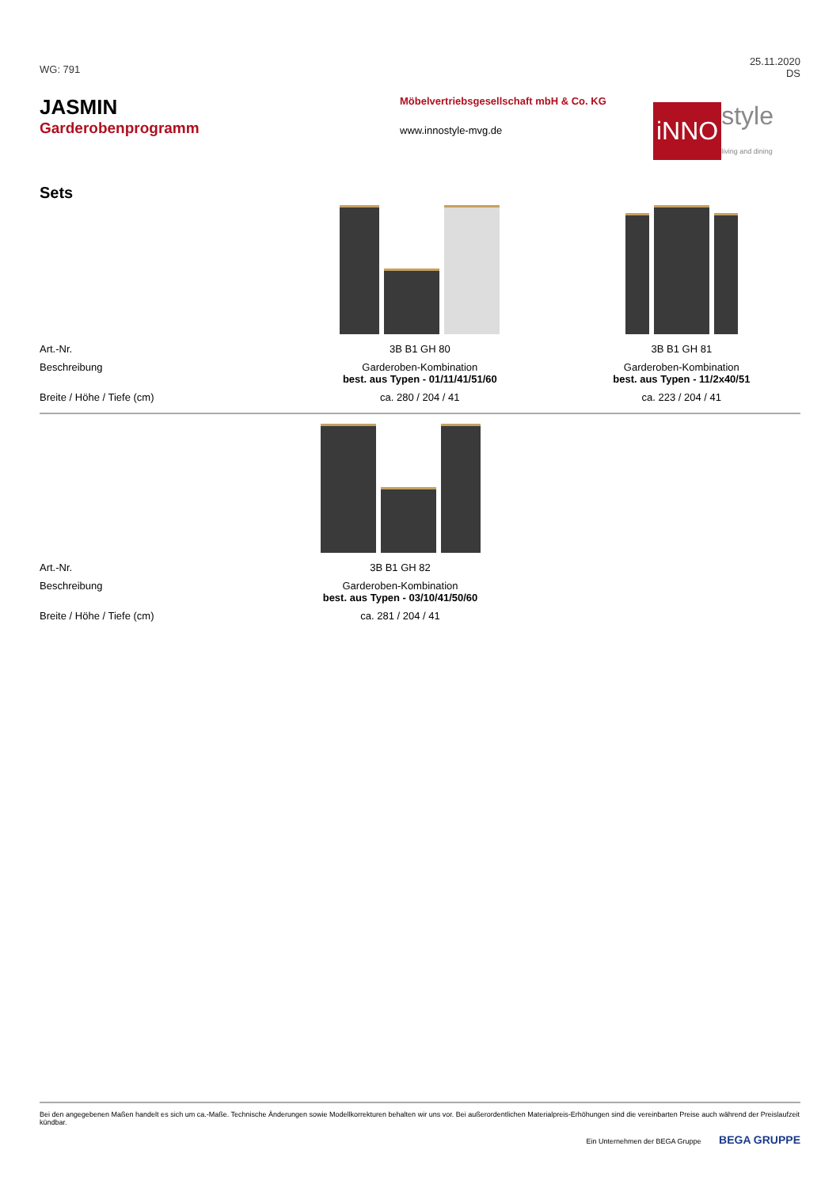WG: 791
25.11.2020
DS
JASMIN
Garderobenprogramm
Möbelvertriebsgesellschaft mbH & Co. KG
www.innostyle-mvg.de
iNNO style
living and dining
Sets
| Art.-Nr. | 3B B1 GH 80 | 3B B1 GH 81 |
| Beschreibung | Garderoben-Kombination best. aus Typen - 01/11/41/51/60 | Garderoben-Kombination best. aus Typen - 11/2x40/51 |
| Breite / Höhe / Tiefe (cm) | ca. 280 / 204 / 41 | ca. 223 / 204 / 41 |
| Art.-Nr. | 3B B1 GH 82 | |
| Beschreibung | Garderoben-Kombination best. aus Typen - 03/10/41/50/60 | |
| Breite / Höhe / Tiefe (cm) | ca. 281 / 204 / 41 | |
Bei den angegebenen Maßen handelt es sich um ca.-Maße. Technische Änderungen sowie Modellkorrekturen behalten wir uns vor. Bei außerordentlichen Materialpreis-Erhöhungen sind die vereinbarten Preise auch während der Preislaufzeit kündbar.
Ein Unternehmen der BEGA Gruppe BEGA GRUPPE